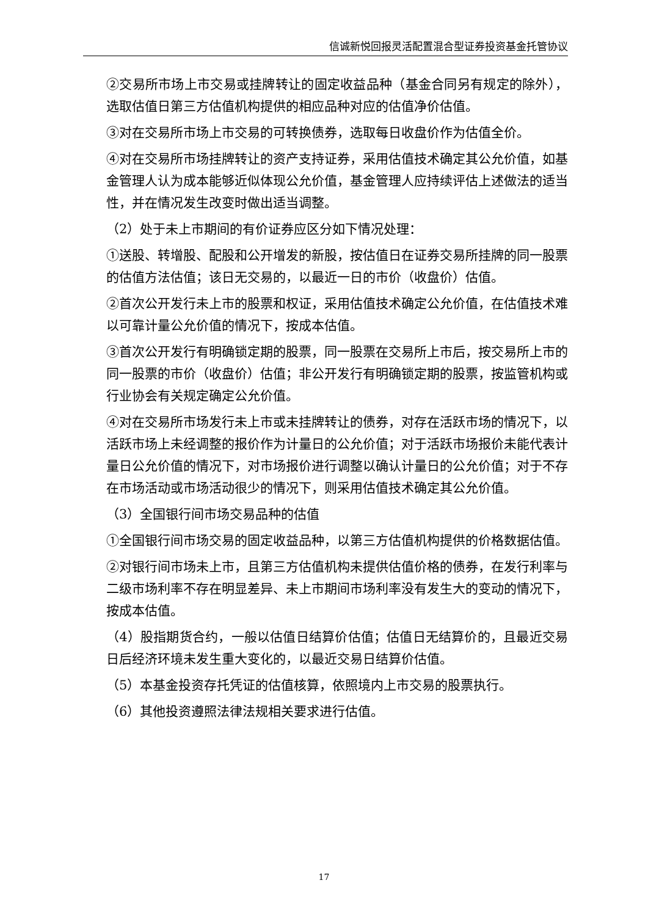信诚新悦回报灵活配置混合型证券投资基金托管协议
②交易所市场上市交易或挂牌转让的固定收益品种（基金合同另有规定的除外），选取估值日第三方估值机构提供的相应品种对应的估值净价估值。
③对在交易所市场上市交易的可转换债券，选取每日收盘价作为估值全价。
④对在交易所市场挂牌转让的资产支持证券，采用估值技术确定其公允价值，如基金管理人认为成本能够近似体现公允价值，基金管理人应持续评估上述做法的适当性，并在情况发生改变时做出适当调整。
（2）处于未上市期间的有价证券应区分如下情况处理：
①送股、转增股、配股和公开增发的新股，按估值日在证券交易所挂牌的同一股票的估值方法估值；该日无交易的，以最近一日的市价（收盘价）估值。
②首次公开发行未上市的股票和权证，采用估值技术确定公允价值，在估值技术难以可靠计量公允价值的情况下，按成本估值。
③首次公开发行有明确锁定期的股票，同一股票在交易所上市后，按交易所上市的同一股票的市价（收盘价）估值；非公开发行有明确锁定期的股票，按监管机构或行业协会有关规定确定公允价值。
④对在交易所市场发行未上市或未挂牌转让的债券，对存在活跃市场的情况下，以活跃市场上未经调整的报价作为计量日的公允价值；对于活跃市场报价未能代表计量日公允价值的情况下，对市场报价进行调整以确认计量日的公允价值；对于不存在市场活动或市场活动很少的情况下，则采用估值技术确定其公允价值。
（3）全国银行间市场交易品种的估值
①全国银行间市场交易的固定收益品种，以第三方估值机构提供的价格数据估值。
②对银行间市场未上市，且第三方估值机构未提供估值价格的债券，在发行利率与二级市场利率不存在明显差异、未上市期间市场利率没有发生大的变动的情况下，按成本估值。
（4）股指期货合约，一般以估值日结算价估值；估值日无结算价的，且最近交易日后经济环境未发生重大变化的，以最近交易日结算价估值。
（5）本基金投资存托凭证的估值核算，依照境内上市交易的股票执行。
（6）其他投资遵照法律法规相关要求进行估值。
17